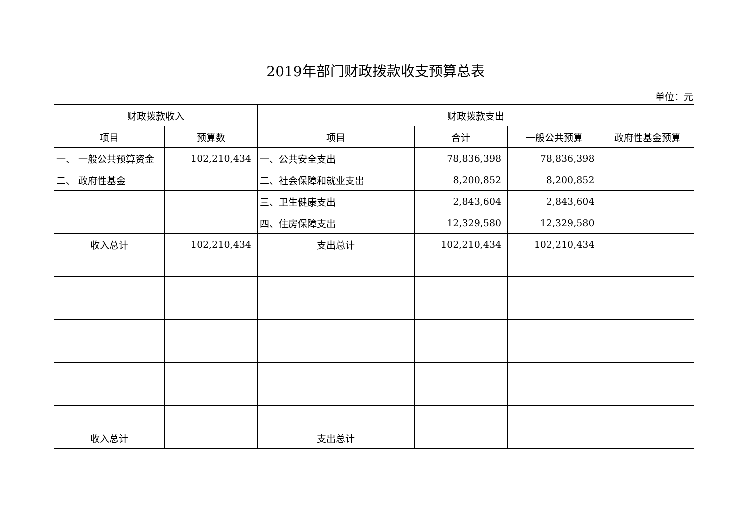2019年部门财政拨款收支预算总表
单位：元
| 财政拨款收入 | | 财政拨款支出 | | | |
| --- | --- | --- | --- | --- | --- |
| 项目 | 预算数 | 项目 | 合计 | 一般公共预算 | 政府性基金预算 |
| 一、 一般公共预算资金 | 102,210,434 | 一、公共安全支出 | 78,836,398 | 78,836,398 | |
| 二、 政府性基金 | | 二、社会保障和就业支出 | 8,200,852 | 8,200,852 | |
| | | 三、卫生健康支出 | 2,843,604 | 2,843,604 | |
| | | 四、住房保障支出 | 12,329,580 | 12,329,580 | |
| 收入总计 | 102,210,434 | 支出总计 | 102,210,434 | 102,210,434 | |
| 收入总计 | | 支出总计 | | | |